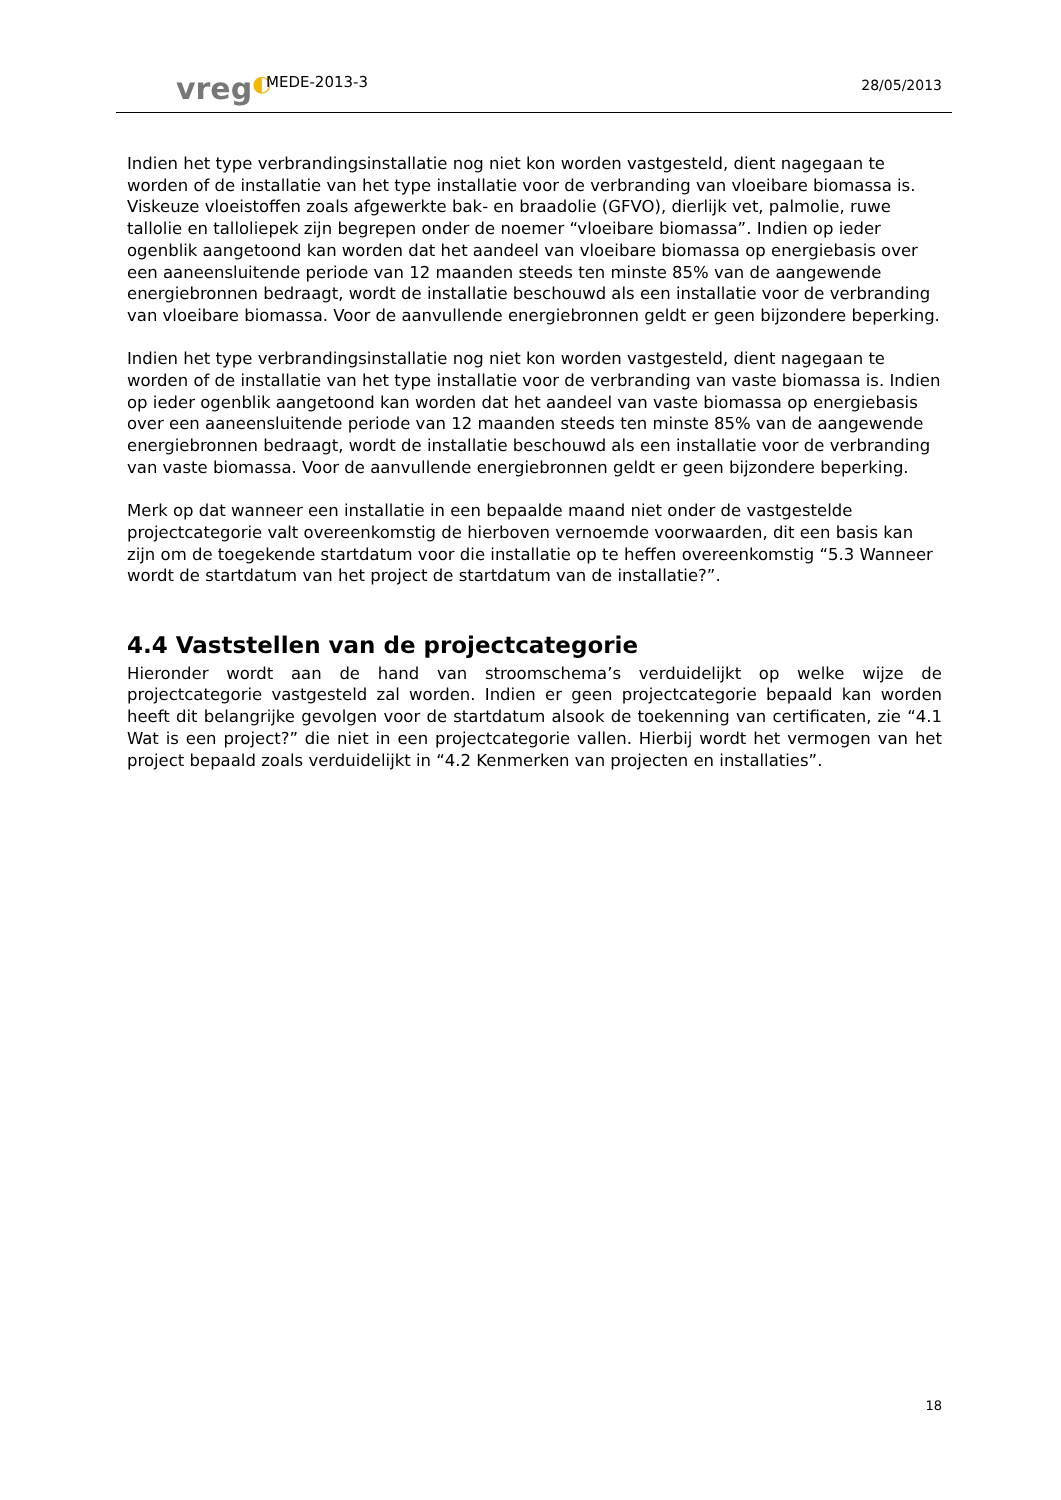vreg◐
MEDE-2013-3
28/05/2013
Indien het type verbrandingsinstallatie nog niet kon worden vastgesteld, dient nagegaan te worden of de installatie van het type installatie voor de verbranding van vloeibare biomassa is. Viskeuze vloeistoffen zoals afgewerkte bak- en braadolie (GFVO), dierlijk vet, palmolie, ruwe tallolie en talloliepek zijn begrepen onder de noemer “vloeibare biomassa”. Indien op ieder ogenblik aangetoond kan worden dat het aandeel van vloeibare biomassa op energiebasis over een aaneensluitende periode van 12 maanden steeds ten minste 85% van de aangewende energiebronnen bedraagt, wordt de installatie beschouwd als een installatie voor de verbranding van vloeibare biomassa. Voor de aanvullende energiebronnen geldt er geen bijzondere beperking.
Indien het type verbrandingsinstallatie nog niet kon worden vastgesteld, dient nagegaan te worden of de installatie van het type installatie voor de verbranding van vaste biomassa is. Indien op ieder ogenblik aangetoond kan worden dat het aandeel van vaste biomassa op energiebasis over een aaneensluitende periode van 12 maanden steeds ten minste 85% van de aangewende energiebronnen bedraagt, wordt de installatie beschouwd als een installatie voor de verbranding van vaste biomassa. Voor de aanvullende energiebronnen geldt er geen bijzondere beperking.
Merk op dat wanneer een installatie in een bepaalde maand niet onder de vastgestelde projectcategorie valt overeenkomstig de hierboven vernoemde voorwaarden, dit een basis kan zijn om de toegekende startdatum voor die installatie op te heffen overeenkomstig “5.3 Wanneer wordt de startdatum van het project de startdatum van de installatie?”.
4.4 Vaststellen van de projectcategorie
Hieronder wordt aan de hand van stroomschema’s verduidelijkt op welke wijze de projectcategorie vastgesteld zal worden. Indien er geen projectcategorie bepaald kan worden heeft dit belangrijke gevolgen voor de startdatum alsook de toekenning van certificaten, zie “4.1 Wat is een project?” die niet in een projectcategorie vallen. Hierbij wordt het vermogen van het project bepaald zoals verduidelijkt in “4.2 Kenmerken van projecten en installaties”.
18